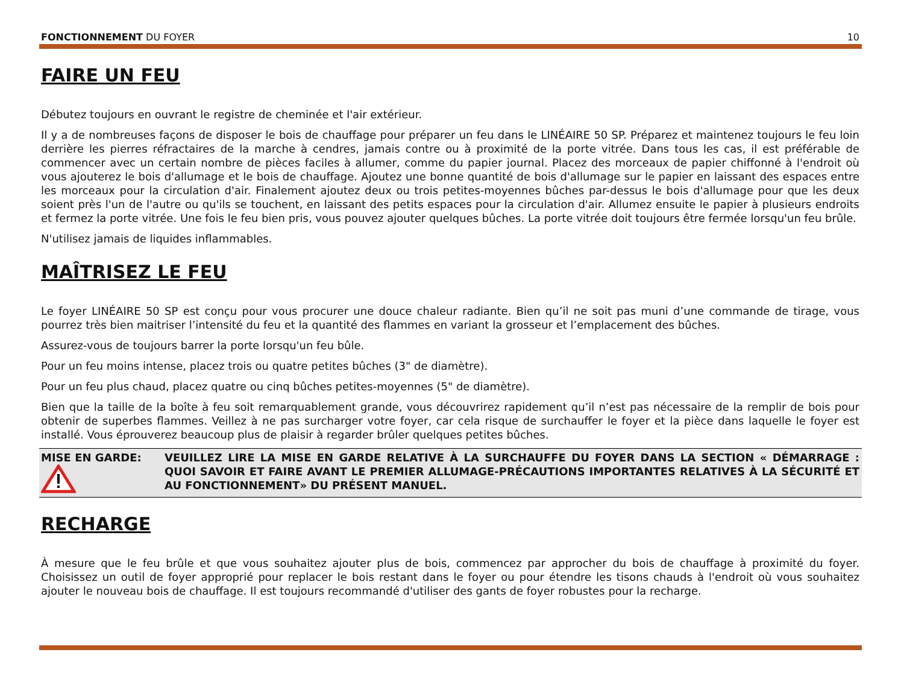FONCTIONNEMENT DU FOYER 10
FAIRE UN FEU
Débutez toujours en ouvrant le registre de cheminée et l'air extérieur.
Il y a de nombreuses façons de disposer le bois de chauffage pour préparer un feu dans le LINÉAIRE 50 SP. Préparez et maintenez toujours le feu loin derrière les pierres réfractaires de la marche à cendres, jamais contre ou à proximité de la porte vitrée. Dans tous les cas, il est préférable de commencer avec un certain nombre de pièces faciles à allumer, comme du papier journal. Placez des morceaux de papier chiffonné à l'endroit où vous ajouterez le bois d'allumage et le bois de chauffage. Ajoutez une bonne quantité de bois d'allumage sur le papier en laissant des espaces entre les morceaux pour la circulation d'air. Finalement ajoutez deux ou trois petites-moyennes bûches par-dessus le bois d'allumage pour que les deux soient près l'un de l'autre ou qu'ils se touchent, en laissant des petits espaces pour la circulation d'air. Allumez ensuite le papier à plusieurs endroits et fermez la porte vitrée. Une fois le feu bien pris, vous pouvez ajouter quelques bûches. La porte vitrée doit toujours être fermée lorsqu'un feu brûle.
N'utilisez jamais de liquides inflammables.
MAÎTRISEZ LE FEU
Le foyer LINÉAIRE 50 SP est conçu pour vous procurer une douce chaleur radiante. Bien qu’il ne soit pas muni d’une commande de tirage, vous pourrez très bien maitriser l’intensité du feu et la quantité des flammes en variant la grosseur et l’emplacement des bûches.
Assurez-vous de toujours barrer la porte lorsqu'un feu bûle.
Pour un feu moins intense, placez trois ou quatre petites bûches (3" de diamètre).
Pour un feu plus chaud, placez quatre ou cinq bûches petites-moyennes (5" de diamètre).
Bien que la taille de la boîte à feu soit remarquablement grande, vous découvrirez rapidement qu’il n’est pas nécessaire de la remplir de bois pour obtenir de superbes flammes. Veillez à ne pas surcharger votre foyer, car cela risque de surchauffer le foyer et la pièce dans laquelle le foyer est installé. Vous éprouverez beaucoup plus de plaisir à regarder brûler quelques petites bûches.
MISE EN GARDE:
VEUILLEZ LIRE LA MISE EN GARDE RELATIVE À LA SURCHAUFFE DU FOYER DANS LA SECTION « DÉMARRAGE : QUOI SAVOIR ET FAIRE AVANT LE PREMIER ALLUMAGE-PRÉCAUTIONS IMPORTANTES RELATIVES À LA SÉCURITÉ ET AU FONCTIONNEMENT» DU PRÉSENT MANUEL.
RECHARGE
À mesure que le feu brûle et que vous souhaitez ajouter plus de bois, commencez par approcher du bois de chauffage à proximité du foyer. Choisissez un outil de foyer approprié pour replacer le bois restant dans le foyer ou pour étendre les tisons chauds à l'endroit où vous souhaitez ajouter le nouveau bois de chauffage. Il est toujours recommandé d'utiliser des gants de foyer robustes pour la recharge.